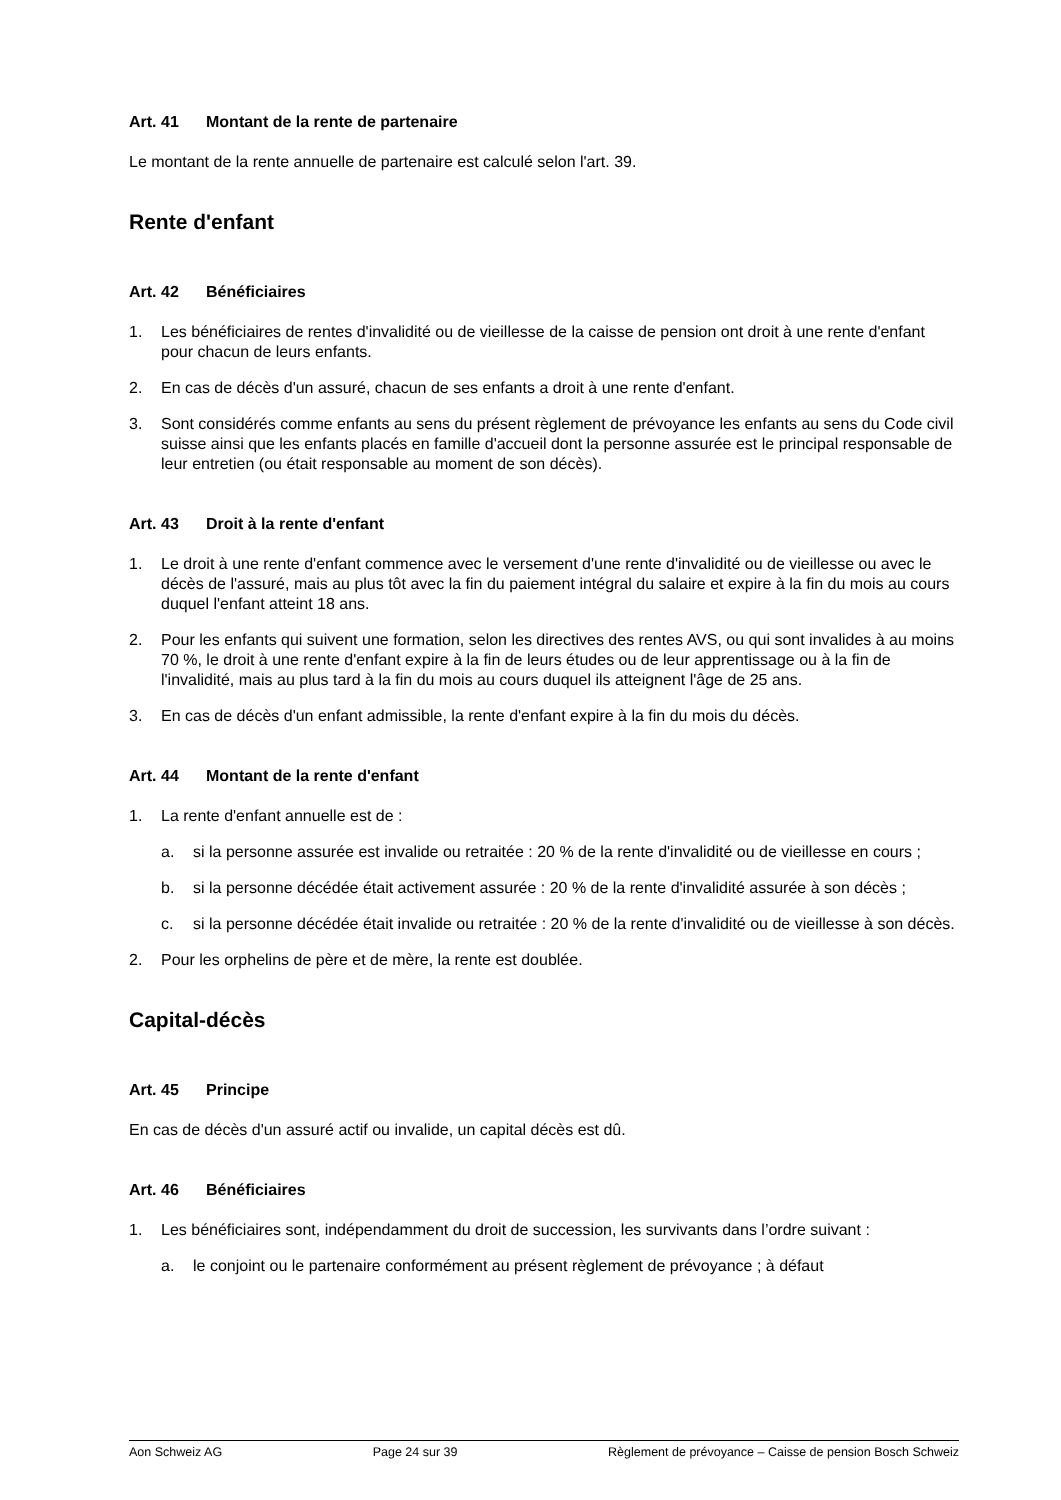Art. 41 Montant de la rente de partenaire
Le montant de la rente annuelle de partenaire est calculé selon l'art. 39.
Rente d'enfant
Art. 42 Bénéficiaires
1. Les bénéficiaires de rentes d'invalidité ou de vieillesse de la caisse de pension ont droit à une rente d'enfant pour chacun de leurs enfants.
2. En cas de décès d'un assuré, chacun de ses enfants a droit à une rente d'enfant.
3. Sont considérés comme enfants au sens du présent règlement de prévoyance les enfants au sens du Code civil suisse ainsi que les enfants placés en famille d'accueil dont la personne assurée est le principal responsable de leur entretien (ou était responsable au moment de son décès).
Art. 43 Droit à la rente d'enfant
1. Le droit à une rente d'enfant commence avec le versement d'une rente d'invalidité ou de vieillesse ou avec le décès de l'assuré, mais au plus tôt avec la fin du paiement intégral du salaire et expire à la fin du mois au cours duquel l'enfant atteint 18 ans.
2. Pour les enfants qui suivent une formation, selon les directives des rentes AVS, ou qui sont invalides à au moins 70 %, le droit à une rente d'enfant expire à la fin de leurs études ou de leur apprentissage ou à la fin de l'invalidité, mais au plus tard à la fin du mois au cours duquel ils atteignent l'âge de 25 ans.
3. En cas de décès d'un enfant admissible, la rente d'enfant expire à la fin du mois du décès.
Art. 44 Montant de la rente d'enfant
1. La rente d'enfant annuelle est de :
a. si la personne assurée est invalide ou retraitée : 20 % de la rente d'invalidité ou de vieillesse en cours ;
b. si la personne décédée était activement assurée : 20 % de la rente d'invalidité assurée à son décès ;
c. si la personne décédée était invalide ou retraitée : 20 % de la rente d'invalidité ou de vieillesse à son décès.
2. Pour les orphelins de père et de mère, la rente est doublée.
Capital-décès
Art. 45 Principe
En cas de décès d'un assuré actif ou invalide, un capital décès est dû.
Art. 46 Bénéficiaires
1. Les bénéficiaires sont, indépendamment du droit de succession, les survivants dans l’ordre suivant :
a. le conjoint ou le partenaire conformément au présent règlement de prévoyance ; à défaut
Aon Schweiz AG Page 24 sur 39 Règlement de prévoyance – Caisse de pension Bosch Schweiz